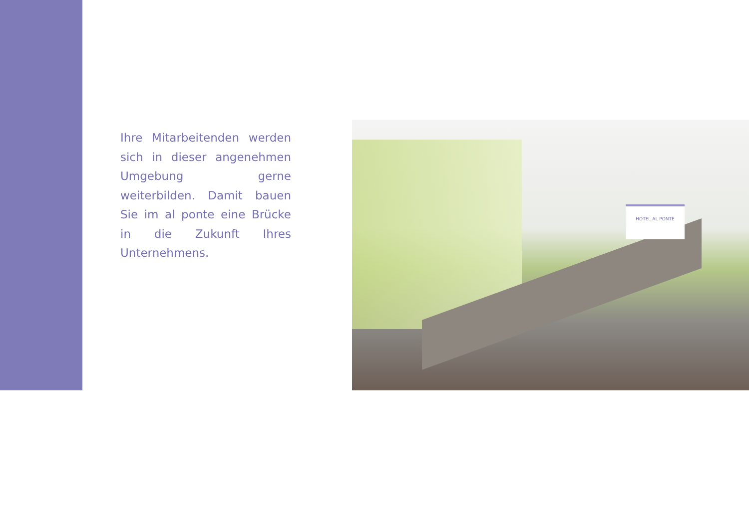Ihre Mitarbeitenden werden sich in dieser angenehmen Umgebung gerne weiterbilden. Damit bauen Sie im al ponte eine Brücke in die Zukunft Ihres Unternehmens.
HOTEL AL PONTE